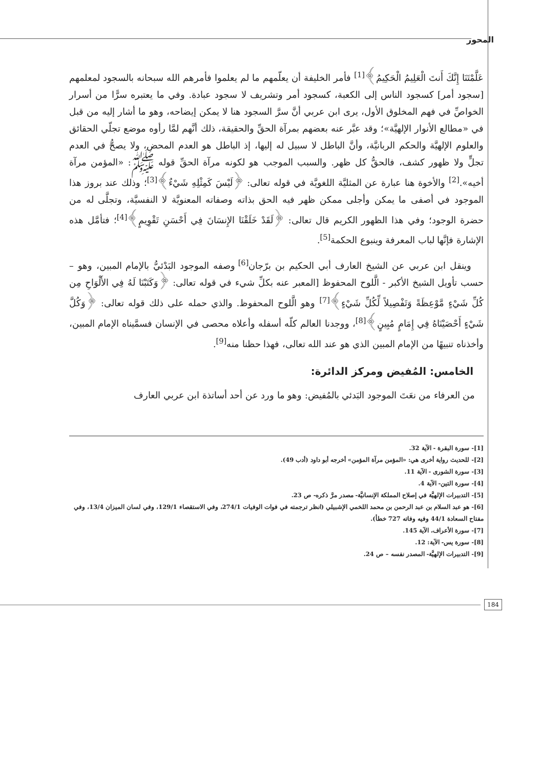المحور
عَلَّمْتَنَا إِنَّكَ أَنتَ الْعَلِيمُ الْحَكِيمُ﴾<sup>[1]</sup> فأمر الخليفة أن يعلّمهم ما لم يعلموا فأمرهم الله سبحانه بالسجود لمعلمهم [سجود أمر] كسجود الناس إلى الكعبة، كسجود أمر وتشريف لا سجود عبادة. وفي ما يعتبره سرًّا من أسرار الخواصِّ في فهم المخلوق الأول، يرى ابن عربي أنَّ سرَّ السجود هنا لا يمكن إيضاحه، وهو ما أشار إليه من قبل في «مطالع الأنوار الإلهيَّة»؛ وقد عبَّر عنه بعضهم بمرآة الحقِّ والحقيقة، ذلك أنَّهم لمَّا رأوه موضع تجلّي الحقائق والعلوم الإلهيَّة والحكم الربانيَّة، وأنَّ الباطل لا سبيل له إليها، إذ الباطل هو العدم المحض، ولا يصحُّ في العدم تجلٍّ ولا ظهور كشف، فالحقُّ كل ظهر. والسبب الموجب هو لكونه مرآة الحقِّ قوله ﷺ: «المؤمن مرآة أخيه».<sup>[2]</sup> والأخوة هنا عبارة عن المثليَّة اللغويَّة في قوله تعالى: ﴿لَيْسَ كَمِثْلِهِ شَيْءٌ﴾<sup>[3]</sup>؛ وذلك عند بروز هذا الموجود في أصفى ما يمكن وأجلى ممكن ظهر فيه الحق بذاته وصفاته المعنويَّة لا النفسيَّة، وتجلَّى له من حضرة الوجود؛ وفي هذا الظهور الكريم قال تعالى: ﴿لَقَدْ خَلَقْنَا الإِنسَانَ فِي أَحْسَنِ تَقْوِيمٍ﴾<sup>[4]</sup>؛ فتأمَّل هذه الإشارة فإنَّها لباب المعرفة وينبوع الحكمة<sup>[5]</sup>.
وينقل ابن عربي عن الشيخ العارف أبي الحكيم بن برّجان<sup>[6]</sup> وصفه الموجود البَدْئيُّ بالإمام المبين، وهو – حسب تأويل الشيخ الأكبر - الَّلوح المحفوظ [المعبر عنه بكلِّ شيء في قوله تعالى: ﴿وَكَتَبْنَا لَهُ فِي الأَلْوَاحِ مِن كُلِّ شَيْءٍ مَّوْعِظَةً وَتَفْصِيلاً لِّكُلِّ شَيْءٍ﴾<sup>[7]</sup> وهو الَّلوح المحفوظ. والذي حمله على ذلك قوله تعالى: ﴿وَكُلَّ شَيْءٍ أَحْصَيْنَاهُ فِي إِمَامٍ مُبِينٍ﴾<sup>[8]</sup>، ووجدنا العالم كلّه أسفله وأعلاه محصى في الإنسان فسمَّيناه الإمام المبين، وأخذناه تنبيهًا من الإمام المبين الذي هو عند الله تعالى، فهذا حظنا منه<sup>[9]</sup>.
الخامس: المُفيض ومركز الدائرة:
من العرفاء من نعَتَ الموجود البَدئي بالمُفيض: وهو ما ورد عن أحد أساتذة ابن عربي العارف
[1]- سورة البقرة - الآية 32.
[2]- للحديث رواية أخرى هي: «المؤمن مرآة المؤمن» أخرجه أبو داود (أدب 49).
[3]- سورة الشورى - الآية 11.
[4]- سورة التين- الآية 4.
[5]- التدبيرات الإلهيَّة في إصلاح المملكة الإنسانيَّة- مصدر مرَّ ذكره- ص 23.
[6]- هو عبد السلام بن عبد الرحمن بن محمد اللخمي الإشبيلي (انظر ترجمته في فوات الوفيات 274/1، وفي الاستقصاء 129/1، وفي لسان الميزان 13/4، وفي مفتاح السعادة 44/1 وفيه وفاته 727 خطأ).
[7]- سورة الأعراف، الآية 145.
[8]- سورة يس- الآية: 12.
[9]- التدبيرات الإلهيَّة- المصدر نفسه – ص 24.
184